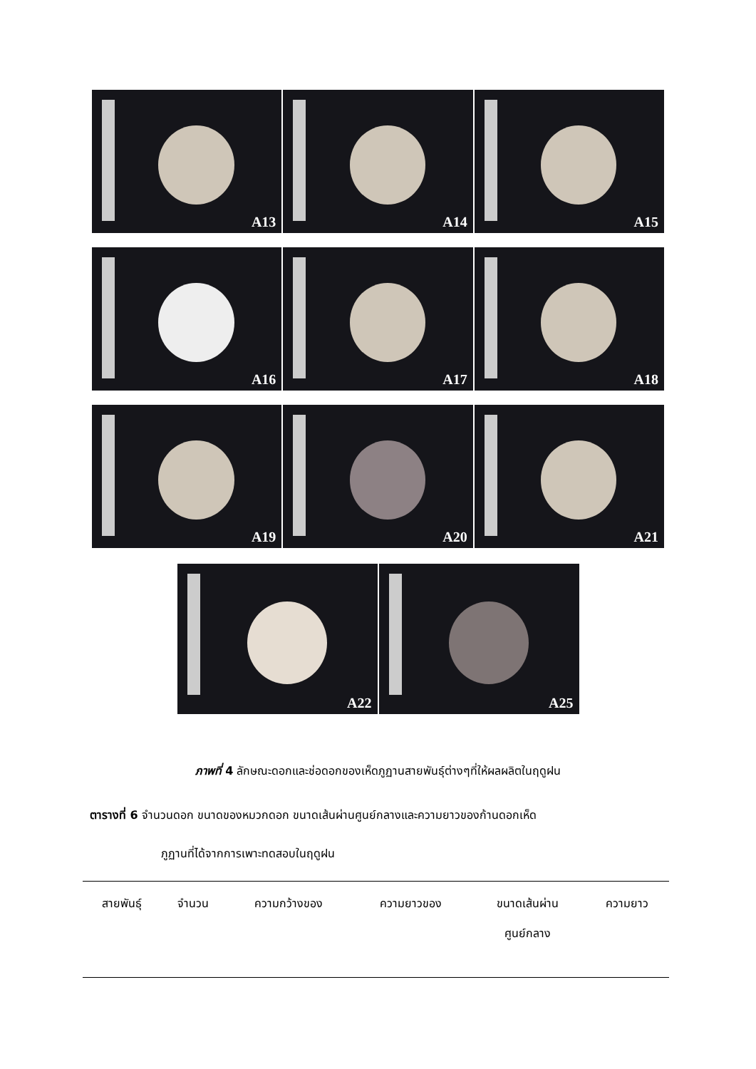A13 A14 A15
A16 A17 A18
A19 A20 A21
A22 A25
ภาพที่ 4 ลักษณะดอกและช่อดอกของเห็ดภูฏานสายพันธุ์ต่างๆที่ให้ผลผลิตในฤดูฝน
ตารางที่ 6 จำนวนดอก ขนาดของหมวกดอก ขนาดเส้นผ่านศูนย์กลางและความยาวของก้านดอกเห็ด
ภูฏานที่ได้จากการเพาะทดสอบในฤดูฝน
| สายพันธุ์ | จำนวน | ความกว้างของ | ความยาวของ | ขนาดเส้นผ่าน ศูนย์กลาง | ความยาว |
| --- | --- | --- | --- | --- | --- |